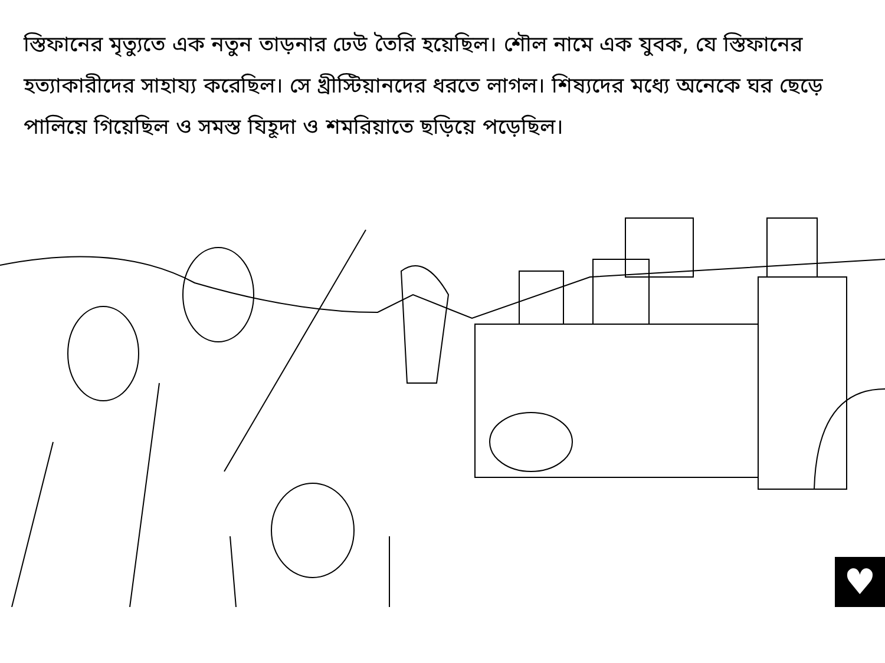স্তিফানের মৃত্যুতে এক নতুন তাড়নার ঢেউ তৈরি হয়েছিল। শৌল নামে এক যুবক, যে স্তিফানের হত্যাকারীদের সাহায্য করেছিল। সে খ্রীস্টিয়ানদের ধরতে লাগল। শিষ্যদের মধ্যে অনেকে ঘর ছেড়ে পালিয়ে গিয়েছিল ও সমস্ত যিহূদা ও শমরিয়াতে ছড়িয়ে পড়েছিল।
♥